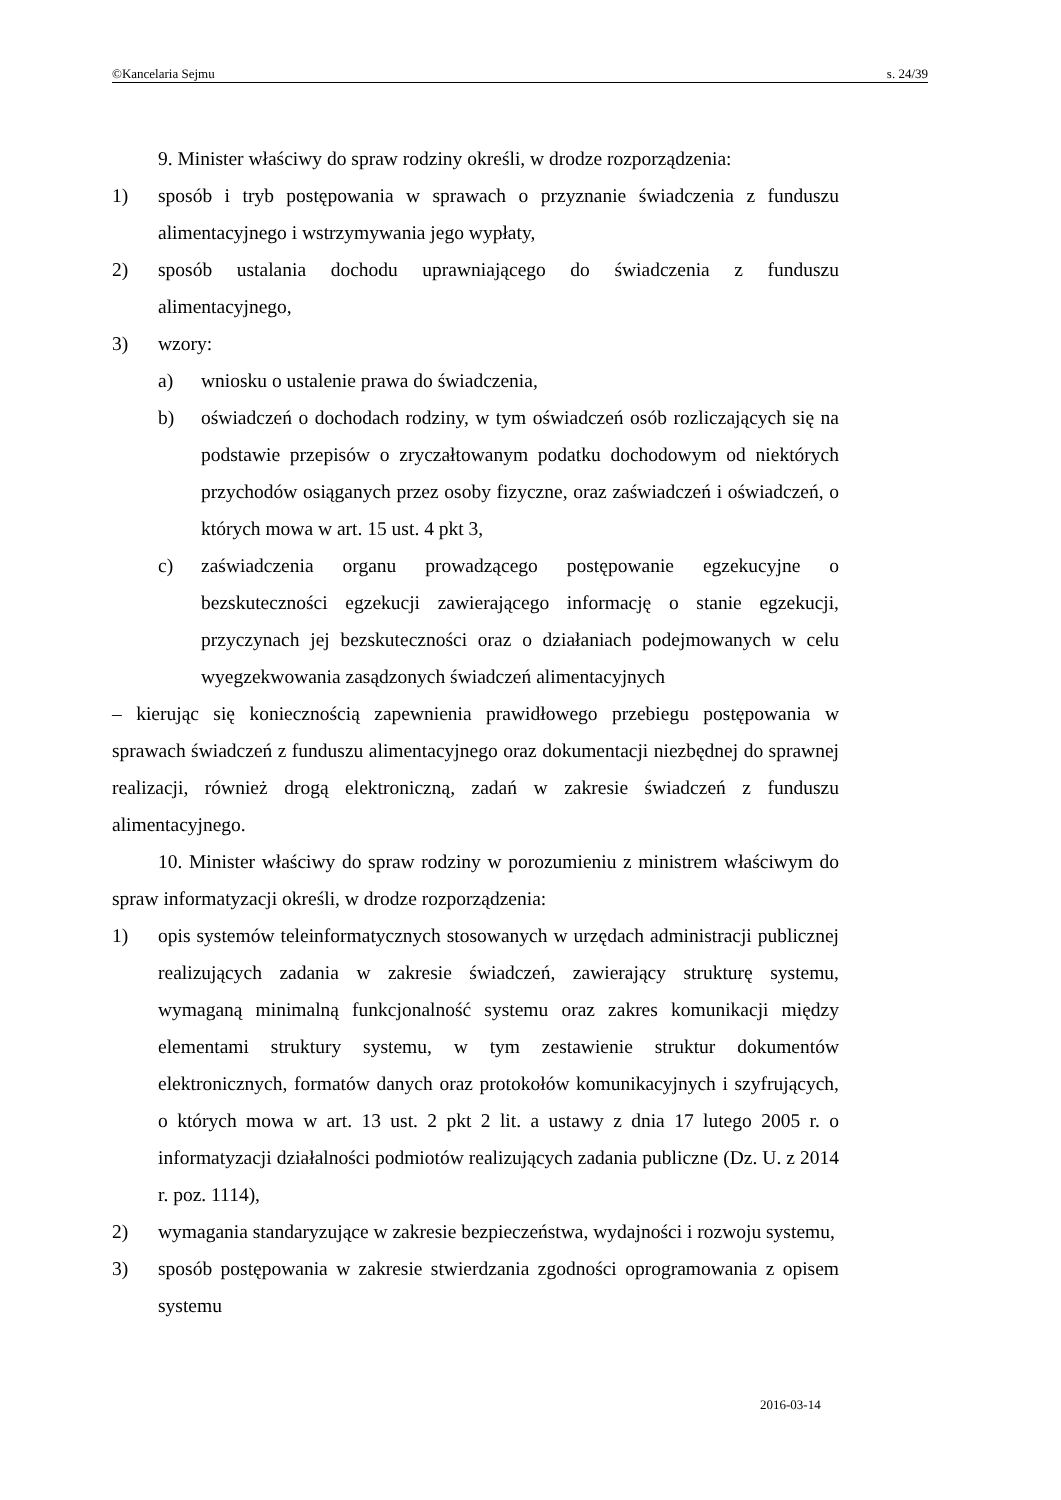©Kancelaria Sejmu s. 24/39
9. Minister właściwy do spraw rodziny określi, w drodze rozporządzenia:
1) sposób i tryb postępowania w sprawach o przyznanie świadczenia z funduszu alimentacyjnego i wstrzymywania jego wypłaty,
2) sposób ustalania dochodu uprawniającego do świadczenia z funduszu alimentacyjnego,
3) wzory:
a) wniosku o ustalenie prawa do świadczenia,
b) oświadczeń o dochodach rodziny, w tym oświadczeń osób rozliczających się na podstawie przepisów o zryczałtowanym podatku dochodowym od niektórych przychodów osiąganych przez osoby fizyczne, oraz zaświadczeń i oświadczeń, o których mowa w art. 15 ust. 4 pkt 3,
c) zaświadczenia organu prowadzącego postępowanie egzekucyjne o bezskuteczności egzekucji zawierającego informację o stanie egzekucji, przyczynach jej bezskuteczności oraz o działaniach podejmowanych w celu wyegzekwowania zasądzonych świadczeń alimentacyjnych
– kierując się koniecznością zapewnienia prawidłowego przebiegu postępowania w sprawach świadczeń z funduszu alimentacyjnego oraz dokumentacji niezbędnej do sprawnej realizacji, również drogą elektroniczną, zadań w zakresie świadczeń z funduszu alimentacyjnego.
10. Minister właściwy do spraw rodziny w porozumieniu z ministrem właściwym do spraw informatyzacji określi, w drodze rozporządzenia:
1) opis systemów teleinformatycznych stosowanych w urzędach administracji publicznej realizujących zadania w zakresie świadczeń, zawierający strukturę systemu, wymaganą minimalną funkcjonalność systemu oraz zakres komunikacji między elementami struktury systemu, w tym zestawienie struktur dokumentów elektronicznych, formatów danych oraz protokołów komunikacyjnych i szyfrujących, o których mowa w art. 13 ust. 2 pkt 2 lit. a ustawy z dnia 17 lutego 2005 r. o informatyzacji działalności podmiotów realizujących zadania publiczne (Dz. U. z 2014 r. poz. 1114),
2) wymagania standaryzujące w zakresie bezpieczeństwa, wydajności i rozwoju systemu,
3) sposób postępowania w zakresie stwierdzania zgodności oprogramowania z opisem systemu
2016-03-14